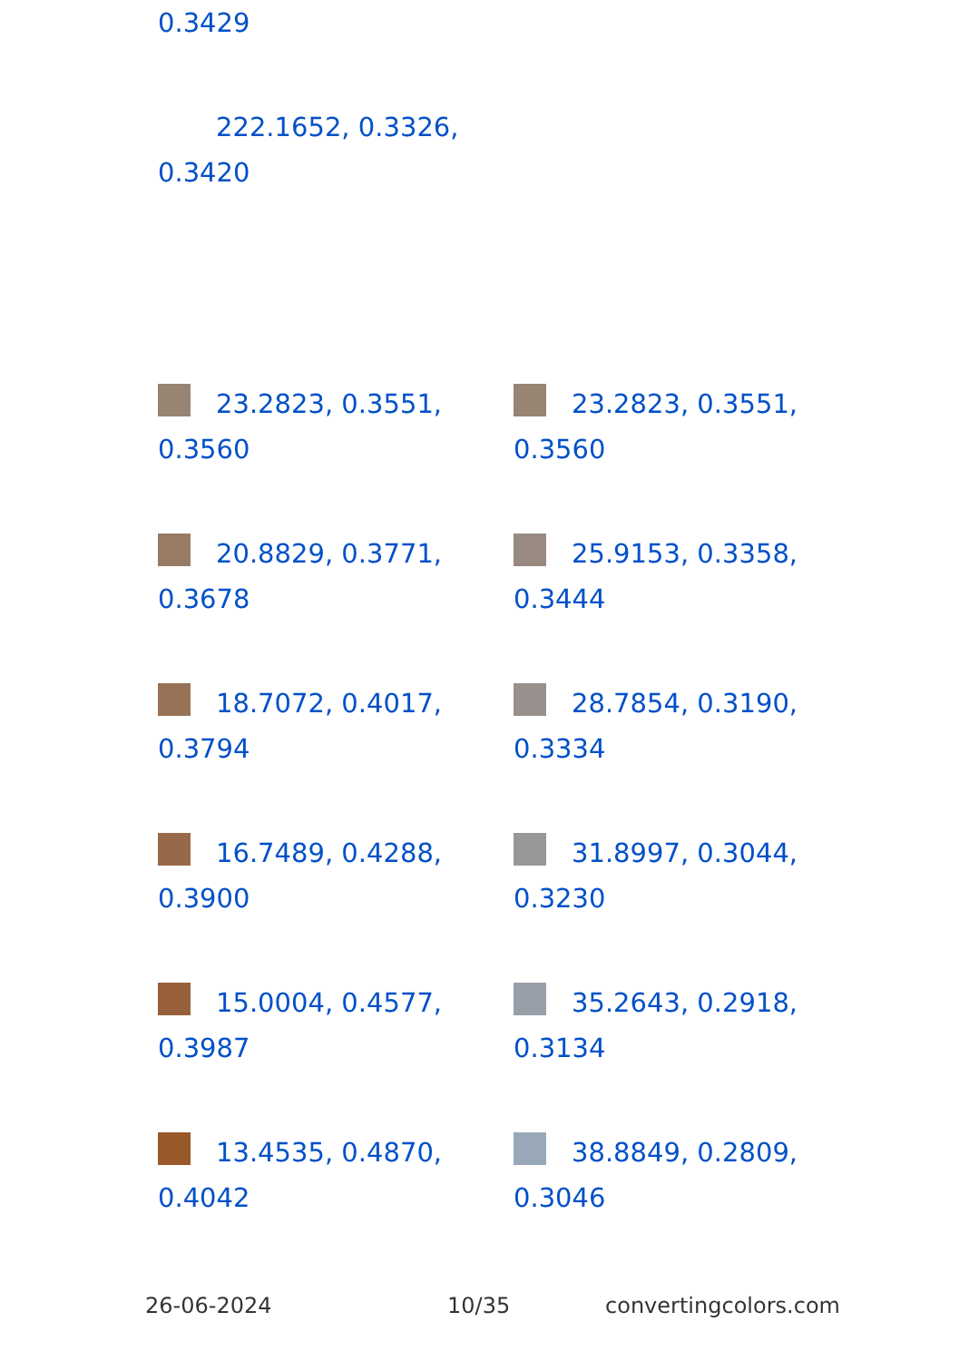0.3429
222.1652, 0.3326, 0.3420
23.2823, 0.3551, 0.3560
23.2823, 0.3551, 0.3560
20.8829, 0.3771, 0.3678
25.9153, 0.3358, 0.3444
18.7072, 0.4017, 0.3794
28.7854, 0.3190, 0.3334
16.7489, 0.4288, 0.3900
31.8997, 0.3044, 0.3230
15.0004, 0.4577, 0.3987
35.2643, 0.2918, 0.3134
13.4535, 0.4870, 0.4042
38.8849, 0.2809, 0.3046
26-06-2024 10/35 convertingcolors.com